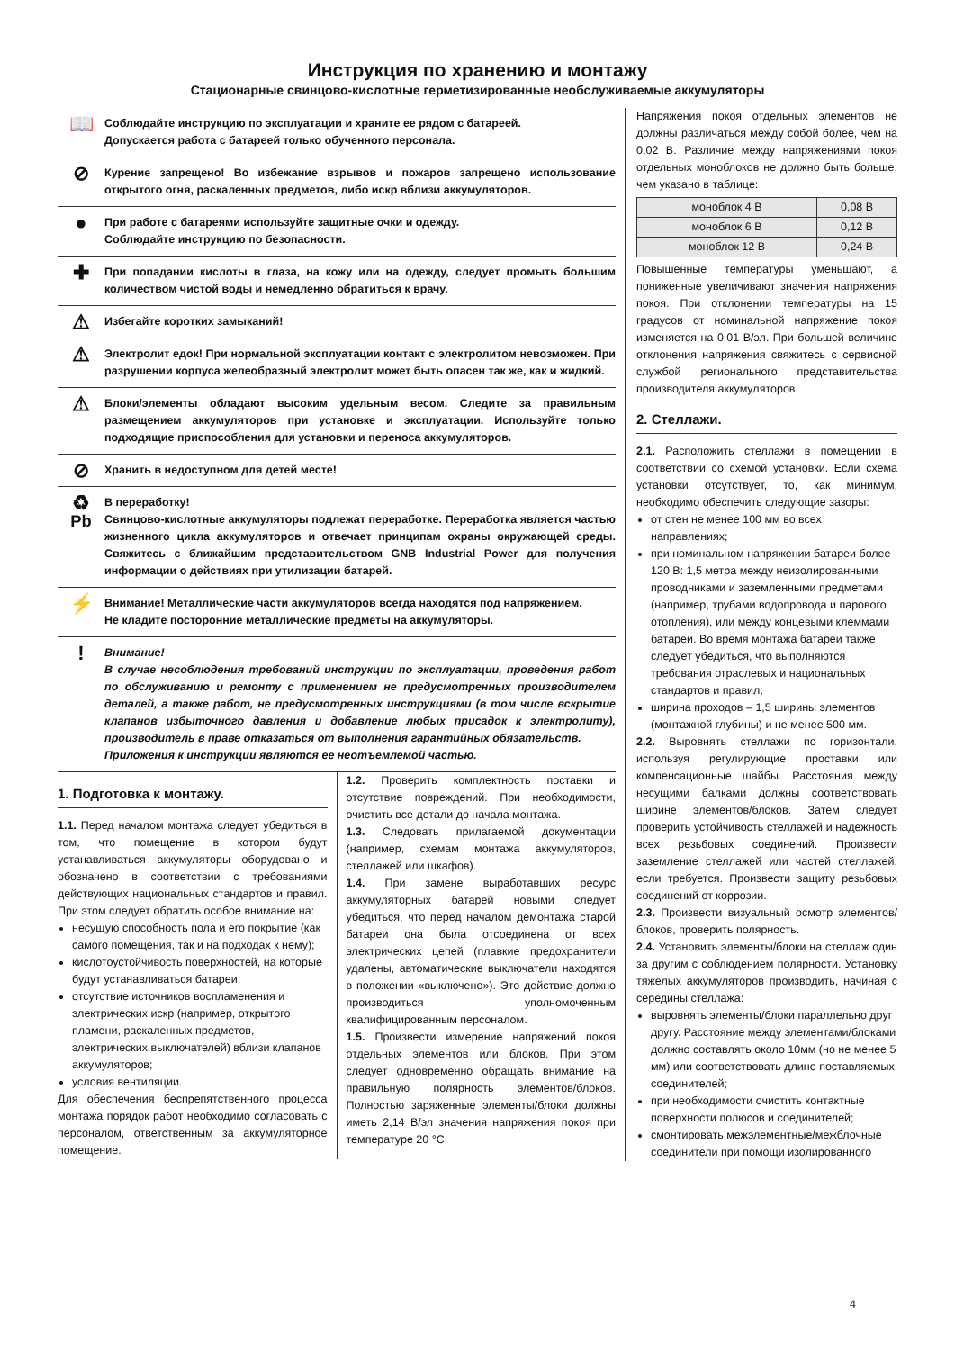Инструкция по хранению и монтажу
Стационарные свинцово-кислотные герметизированные необслуживаемые аккумуляторы
📖
Соблюдайте инструкцию по эксплуатации и храните ее рядом с батареей.
Допускается работа с батареей только обученного персонала.
⊘
Курение запрещено! Во избежание взрывов и пожаров запрещено использование открытого огня, раскаленных предметов, либо искр вблизи аккумуляторов.
●
При работе с батареями используйте защитные очки и одежду.
Соблюдайте инструкцию по безопасности.
✚
При попадании кислоты в глаза, на кожу или на одежду, следует промыть большим количеством чистой воды и немедленно обратиться к врачу.
⚠
Избегайте коротких замыканий!
⚠
Электролит едок! При нормальной эксплуатации контакт с электролитом невозможен. При разрушении корпуса желеобразный электролит может быть опасен так же, как и жидкий.
⚠
Блоки/элементы обладают высоким удельным весом. Следите за правильным размещением аккумуляторов при установке и эксплуатации. Используйте только подходящие приспособления для установки и переноса аккумуляторов.
⊘
Хранить в недоступном для детей месте!
♻
Pb
В переработку!
Свинцово-кислотные аккумуляторы подлежат переработке. Переработка является частью жизненного цикла аккумуляторов и отвечает принципам охраны окружающей среды. Свяжитесь с ближайшим представительством GNB Industrial Power для получения информации о действиях при утилизации батарей.
⚡
Внимание! Металлические части аккумуляторов всегда находятся под напряжением.
Не кладите посторонние металлические предметы на аккумуляторы.
!
Внимание!
В случае несоблюдения требований инструкции по эксплуатации, проведения работ по обслуживанию и ремонту с применением не предусмотренных производителем деталей, а также работ, не предусмотренных инструкциями (в том числе вскрытие клапанов избыточного давления и добавление любых присадок к электролиту), производитель в праве отказаться от выполнения гарантийных обязательств.
Приложения к инструкции являются ее неотъемлемой частью.
1. Подготовка к монтажу.
1.1. Перед началом монтажа следует убедиться в том, что помещение в котором будут устанавливаться аккумуляторы оборудовано и обозначено в соответствии с требованиями действующих национальных стандартов и правил. При этом следует обратить особое внимание на:
несущую способность пола и его покрытие (как самого помещения, так и на подходах к нему);
кислотоустойчивость поверхностей, на которые будут устанавливаться батареи;
отсутствие источников воспламенения и электрических искр (например, открытого пламени, раскаленных предметов, электрических выключателей) вблизи клапанов аккумуляторов;
условия вентиляции.
Для обеспечения беспрепятственного процесса монтажа порядок работ необходимо согласовать с персоналом, ответственным за аккумуляторное помещение.
1.2. Проверить комплектность поставки и отсутствие повреждений. При необходимости, очистить все детали до начала монтажа.
1.3. Следовать прилагаемой документации (например, схемам монтажа аккумуляторов, стеллажей или шкафов).
1.4. При замене выработавших ресурс аккумуляторных батарей новыми следует убедиться, что перед началом демонтажа старой батареи она была отсоединена от всех электрических цепей (плавкие предохранители удалены, автоматические выключатели находятся в положении «выключено»). Это действие должно производиться уполномоченным квалифицированным персоналом.
1.5. Произвести измерение напряжений покоя отдельных элементов или блоков. При этом следует одновременно обращать внимание на правильную полярность элементов/блоков. Полностью заряженные элементы/блоки должны иметь 2,14 В/эл значения напряжения покоя при температуре 20 °C:
Напряжения покоя отдельных элементов не должны различаться между собой более, чем на 0,02 В. Различие между напряжениями покоя отдельных моноблоков не должно быть больше, чем указано в таблице:
| моноблок 4 В | 0,08 В |
| моноблок 6 В | 0,12 В |
| моноблок 12 В | 0,24 В |
Повышенные температуры уменьшают, а пониженные увеличивают значения напряжения покоя. При отклонении температуры на 15 градусов от номинальной напряжение покоя изменяется на 0,01 В/эл. При большей величине отклонения напряжения свяжитесь с сервисной службой регионального представительства производителя аккумуляторов.
2. Стеллажи.
2.1. Расположить стеллажи в помещении в соответствии со схемой установки. Если схема установки отсутствует, то, как минимум, необходимо обеспечить следующие зазоры:
от стен не менее 100 мм во всех направлениях;
при номинальном напряжении батареи более 120 В: 1,5 метра между неизолированными проводниками и заземленными предметами (например, трубами водопровода и парового отопления), или между концевыми клеммами батареи. Во время монтажа батареи также следует убедиться, что выполняются требования отраслевых и национальных стандартов и правил;
ширина проходов – 1,5 ширины элементов (монтажной глубины) и не менее 500 мм.
2.2. Выровнять стеллажи по горизонтали, используя регулирующие проставки или компенсационные шайбы. Расстояния между несущими балками должны соответствовать ширине элементов/блоков. Затем следует проверить устойчивость стеллажей и надежность всех резьбовых соединений. Произвести заземление стеллажей или частей стеллажей, если требуется. Произвести защиту резьбовых соединений от коррозии.
2.3. Произвести визуальный осмотр элементов/блоков, проверить полярность.
2.4. Установить элементы/блоки на стеллаж один за другим с соблюдением полярности. Установку тяжелых аккумуляторов производить, начиная с середины стеллажа:
выровнять элементы/блоки параллельно друг другу. Расстояние между элементами/блоками должно составлять около 10мм (но не менее 5 мм) или соответствовать длине поставляемых соединителей;
при необходимости очистить контактные поверхности полюсов и соединителей;
смонтировать межэлементные/межблочные соединители при помощи изолированного
4